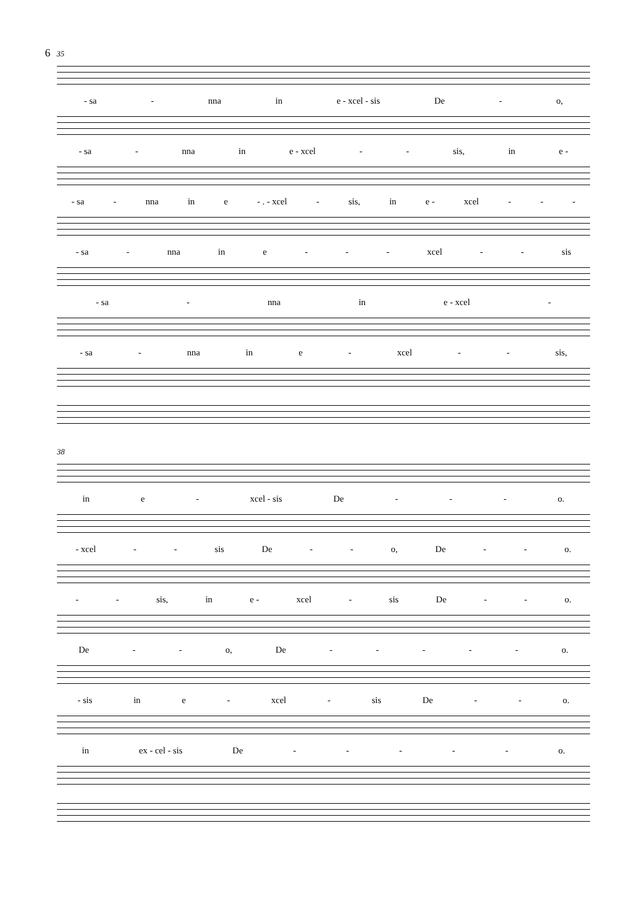6 35
- sa - nna in e - xcel - sis De - o,
- sa - nna in e - xcel - - sis, in e -
- sa - nna in e - . - xcel - sis, in e - xcel - - -
- sa - nna in e - - - xcel - - sis
- sa - nna in e - xcel -
- sa - nna in e - xcel - - sis,
38
in e - xcel - sis De - - - o.
- xcel - - sis De - - o, De - - o.
- - sis, in e - xcel - sis De - - o.
De - - o, De - - - - - o.
- sis in e - xcel - sis De - - o.
in ex - cel - sis De - - - - - o.